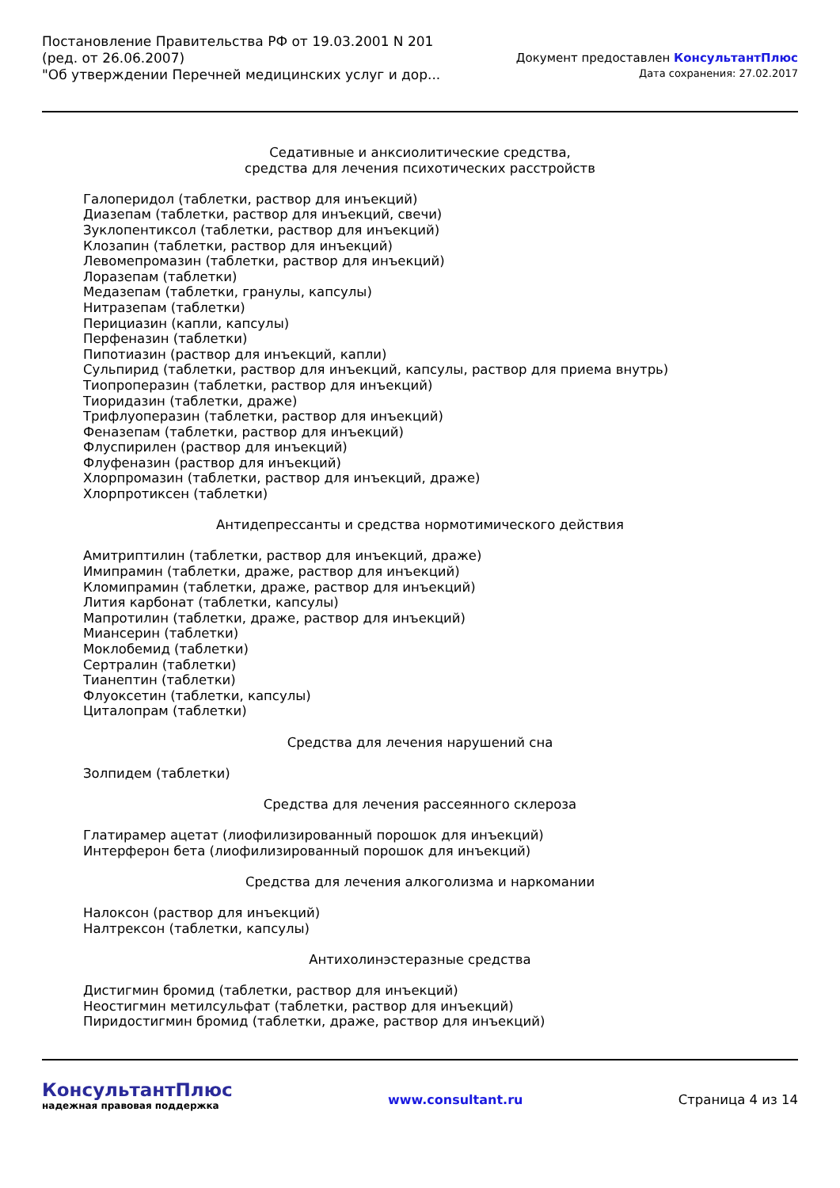Постановление Правительства РФ от 19.03.2001 N 201
(ред. от 26.06.2007)
"Об утверждении Перечней медицинских услуг и дор...
Документ предоставлен КонсультантПлюс
Дата сохранения: 27.02.2017
Седативные и анксиолитические средства,
средства для лечения психотических расстройств
Галоперидол (таблетки, раствор для инъекций)
Диазепам (таблетки, раствор для инъекций, свечи)
Зуклопентиксол (таблетки, раствор для инъекций)
Клозапин (таблетки, раствор для инъекций)
Левомепромазин (таблетки, раствор для инъекций)
Лоразепам (таблетки)
Медазепам (таблетки, гранулы, капсулы)
Нитразепам (таблетки)
Перициазин (капли, капсулы)
Перфеназин (таблетки)
Пипотиазин (раствор для инъекций, капли)
Сульпирид (таблетки, раствор для инъекций, капсулы, раствор для приема внутрь)
Тиопроперазин (таблетки, раствор для инъекций)
Тиоридазин (таблетки, драже)
Трифлуоперазин (таблетки, раствор для инъекций)
Феназепам (таблетки, раствор для инъекций)
Флуспирилен (раствор для инъекций)
Флуфеназин (раствор для инъекций)
Хлорпромазин (таблетки, раствор для инъекций, драже)
Хлорпротиксен (таблетки)
Антидепрессанты и средства нормотимического действия
Амитриптилин (таблетки, раствор для инъекций, драже)
Имипрамин (таблетки, драже, раствор для инъекций)
Кломипрамин (таблетки, драже, раствор для инъекций)
Лития карбонат (таблетки, капсулы)
Мапротилин (таблетки, драже, раствор для инъекций)
Миансерин (таблетки)
Моклобемид (таблетки)
Сертралин (таблетки)
Тианептин (таблетки)
Флуоксетин (таблетки, капсулы)
Циталопрам (таблетки)
Средства для лечения нарушений сна
Золпидем (таблетки)
Средства для лечения рассеянного склероза
Глатирамер ацетат (лиофилизированный порошок для инъекций)
Интерферон бета (лиофилизированный порошок для инъекций)
Средства для лечения алкоголизма и наркомании
Налоксон (раствор для инъекций)
Налтрексон (таблетки, капсулы)
Антихолинэстеразные средства
Дистигмин бромид (таблетки, раствор для инъекций)
Неостигмин метилсульфат (таблетки, раствор для инъекций)
Пиридостигмин бромид (таблетки, драже, раствор для инъекций)
КонсультантПлюс
надежная правовая поддержка
www.consultant.ru Страница 4 из 14